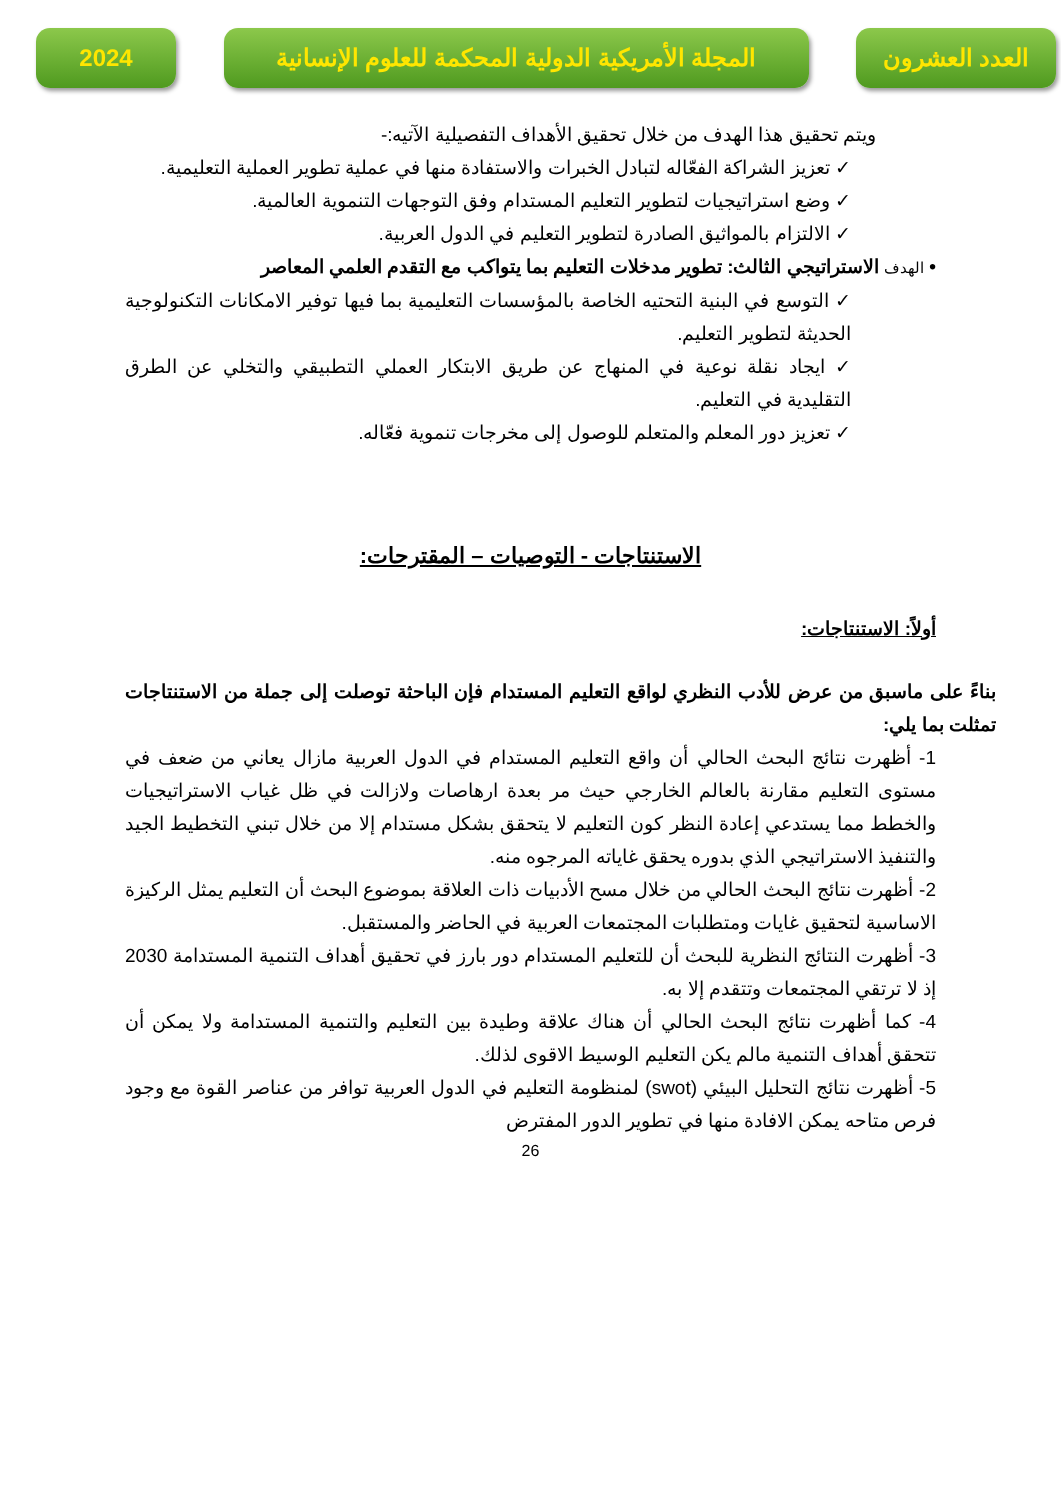2024 المجلة الأمريكية الدولية المحكمة للعلوم الإنسانية
العدد العشرون
ويتم تحقيق هذا الهدف من خلال تحقيق الأهداف التفصيلية الآتيه:-
✓ تعزيز الشراكة الفعّاله لتبادل الخبرات والاستفادة منها في عملية تطوير العملية التعليمية.
✓ وضع استراتيجيات لتطوير التعليم المستدام وفق التوجهات التنموية العالمية.
✓ الالتزام بالمواثيق الصادرة لتطوير التعليم في الدول العربية.
• الهدف الاستراتيجي الثالث: تطوير مدخلات التعليم بما يتواكب مع التقدم العلمي المعاصر
✓ التوسع في البنية التحتيه الخاصة بالمؤسسات التعليمية بما فيها توفير الامكانات التكنولوجية الحديثة لتطوير التعليم.
✓ ايجاد نقلة نوعية في المنهاج عن طريق الابتكار العملي التطبيقي والتخلي عن الطرق التقليدية في التعليم.
✓ تعزيز دور المعلم والمتعلم للوصول إلى مخرجات تنموية فعّاله.
الاستنتاجات - التوصيات – المقترحات:
أولاً: الاستنتاجات:
بناءً على ماسبق من عرض للأدب النظري لواقع التعليم المستدام فإن الباحثة توصلت إلى جملة من الاستنتاجات تمثلت بما يلي:
1- أظهرت نتائج البحث الحالي أن واقع التعليم المستدام في الدول العربية مازال يعاني من ضعف في مستوى التعليم مقارنة بالعالم الخارجي حيث مر بعدة ارهاصات ولازالت في ظل غياب الاستراتيجيات والخطط مما يستدعي إعادة النظر كون التعليم لا يتحقق بشكل مستدام إلا من خلال تبني التخطيط الجيد والتنفيذ الاستراتيجي الذي بدوره يحقق غاياته المرجوه منه.
2- أظهرت نتائج البحث الحالي من خلال مسح الأدبيات ذات العلاقة بموضوع البحث أن التعليم يمثل الركيزة الاساسية لتحقيق غايات ومتطلبات المجتمعات العربية في الحاضر والمستقبل.
3- أظهرت النتائج النظرية للبحث أن للتعليم المستدام دور بارز في تحقيق أهداف التنمية المستدامة 2030 إذ لا ترتقي المجتمعات وتتقدم إلا به.
4- كما أظهرت نتائج البحث الحالي أن هناك علاقة وطيدة بين التعليم والتنمية المستدامة ولا يمكن أن تتحقق أهداف التنمية مالم يكن التعليم الوسيط الاقوى لذلك.
5- أظهرت نتائج التحليل البيئي (swot) لمنظومة التعليم في الدول العربية توافر من عناصر القوة مع وجود فرص متاحه يمكن الافادة منها في تطوير الدور المفترض
26